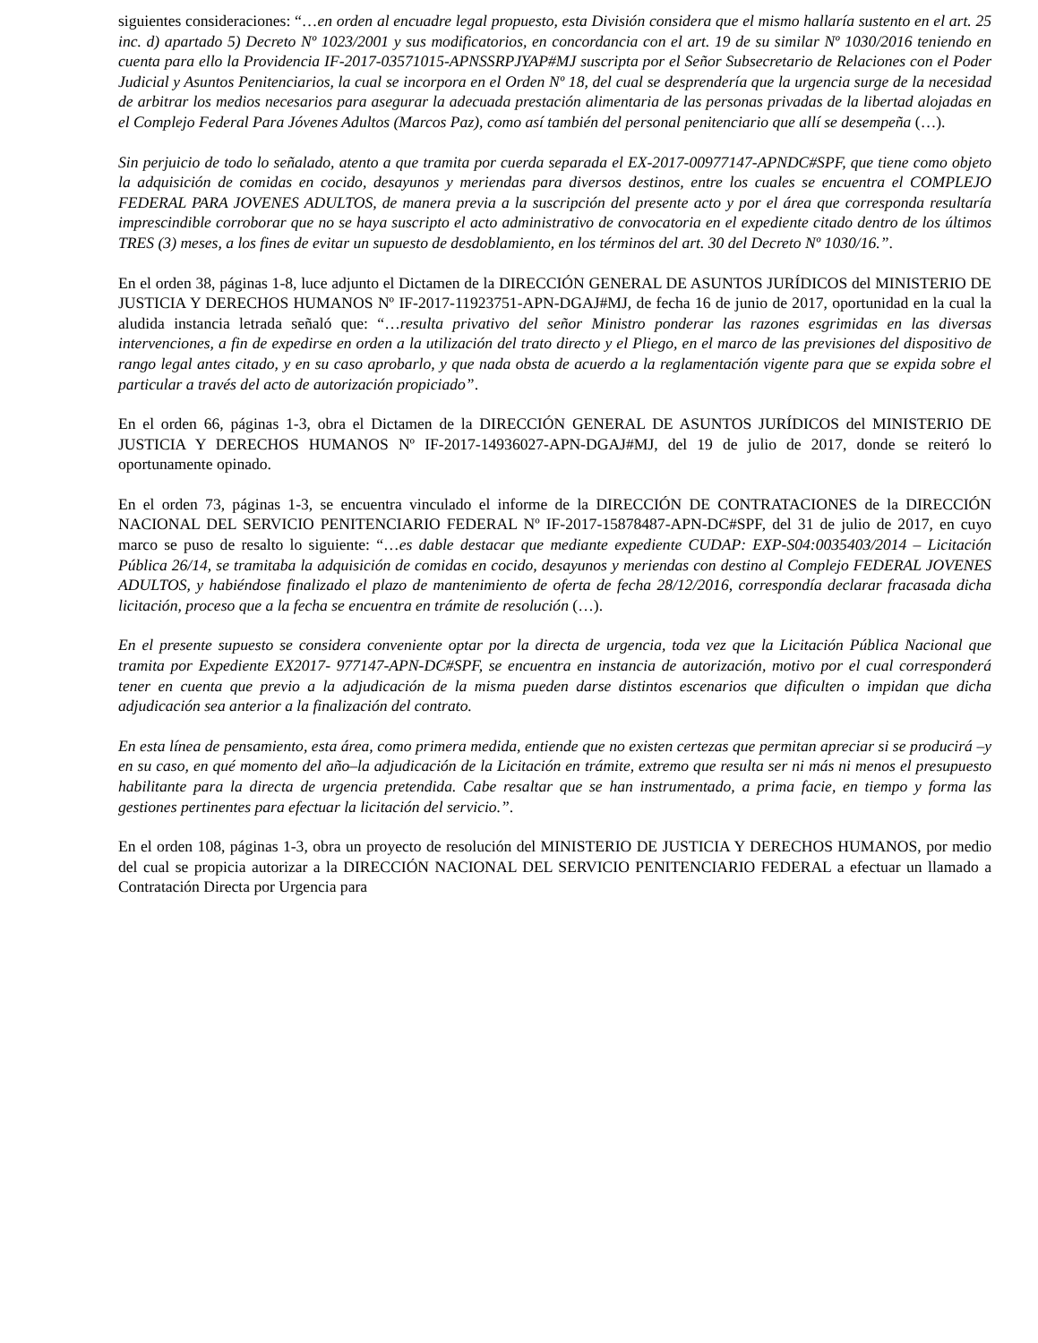siguientes consideraciones: “…en orden al encuadre legal propuesto, esta División considera que el mismo hallaría sustento en el art. 25 inc. d) apartado 5) Decreto Nº 1023/2001 y sus modificatorios, en concordancia con el art. 19 de su similar Nº 1030/2016 teniendo en cuenta para ello la Providencia IF-2017-03571015-APNSSRPJYAP#MJ suscripta por el Señor Subsecretario de Relaciones con el Poder Judicial y Asuntos Penitenciarios, la cual se incorpora en el Orden Nº 18, del cual se desprendería que la urgencia surge de la necesidad de arbitrar los medios necesarios para asegurar la adecuada prestación alimentaria de las personas privadas de la libertad alojadas en el Complejo Federal Para Jóvenes Adultos (Marcos Paz), como así también del personal penitenciario que allí se desempeña (…).
Sin perjuicio de todo lo señalado, atento a que tramita por cuerda separada el EX-2017-00977147-APNDC#SPF, que tiene como objeto la adquisición de comidas en cocido, desayunos y meriendas para diversos destinos, entre los cuales se encuentra el COMPLEJO FEDERAL PARA JOVENES ADULTOS, de manera previa a la suscripción del presente acto y por el área que corresponda resultaría imprescindible corroborar que no se haya suscripto el acto administrativo de convocatoria en el expediente citado dentro de los últimos TRES (3) meses, a los fines de evitar un supuesto de desdoblamiento, en los términos del art. 30 del Decreto Nº 1030/16.”.
En el orden 38, páginas 1-8, luce adjunto el Dictamen de la DIRECCIÓN GENERAL DE ASUNTOS JURÍDICOS del MINISTERIO DE JUSTICIA Y DERECHOS HUMANOS Nº IF-2017-11923751-APN-DGAJ#MJ, de fecha 16 de junio de 2017, oportunidad en la cual la aludida instancia letrada señaló que: “…resulta privativo del señor Ministro ponderar las razones esgrimidas en las diversas intervenciones, a fin de expedirse en orden a la utilización del trato directo y el Pliego, en el marco de las previsiones del dispositivo de rango legal antes citado, y en su caso aprobarlo, y que nada obsta de acuerdo a la reglamentación vigente para que se expida sobre el particular a través del acto de autorización propiciado”.
En el orden 66, páginas 1-3, obra el Dictamen de la DIRECCIÓN GENERAL DE ASUNTOS JURÍDICOS del MINISTERIO DE JUSTICIA Y DERECHOS HUMANOS Nº IF-2017-14936027-APN-DGAJ#MJ, del 19 de julio de 2017, donde se reiteró lo oportunamente opinado.
En el orden 73, páginas 1-3, se encuentra vinculado el informe de la DIRECCIÓN DE CONTRATACIONES de la DIRECCIÓN NACIONAL DEL SERVICIO PENITENCIARIO FEDERAL Nº IF-2017-15878487-APN-DC#SPF, del 31 de julio de 2017, en cuyo marco se puso de resalto lo siguiente: “…es dable destacar que mediante expediente CUDAP: EXP-S04:0035403/2014 – Licitación Pública 26/14, se tramitaba la adquisición de comidas en cocido, desayunos y meriendas con destino al Complejo FEDERAL JOVENES ADULTOS, y habiéndose finalizado el plazo de mantenimiento de oferta de fecha 28/12/2016, correspondía declarar fracasada dicha licitación, proceso que a la fecha se encuentra en trámite de resolución (…).
En el presente supuesto se considera conveniente optar por la directa de urgencia, toda vez que la Licitación Pública Nacional que tramita por Expediente EX2017- 977147-APN-DC#SPF, se encuentra en instancia de autorización, motivo por el cual corresponderá tener en cuenta que previo a la adjudicación de la misma pueden darse distintos escenarios que dificulten o impidan que dicha adjudicación sea anterior a la finalización del contrato.
En esta línea de pensamiento, esta área, como primera medida, entiende que no existen certezas que permitan apreciar si se producirá –y en su caso, en qué momento del año–la adjudicación de la Licitación en trámite, extremo que resulta ser ni más ni menos el presupuesto habilitante para la directa de urgencia pretendida. Cabe resaltar que se han instrumentado, a prima facie, en tiempo y forma las gestiones pertinentes para efectuar la licitación del servicio.”.
En el orden 108, páginas 1-3, obra un proyecto de resolución del MINISTERIO DE JUSTICIA Y DERECHOS HUMANOS, por medio del cual se propicia autorizar a la DIRECCIÓN NACIONAL DEL SERVICIO PENITENCIARIO FEDERAL a efectuar un llamado a Contratación Directa por Urgencia para